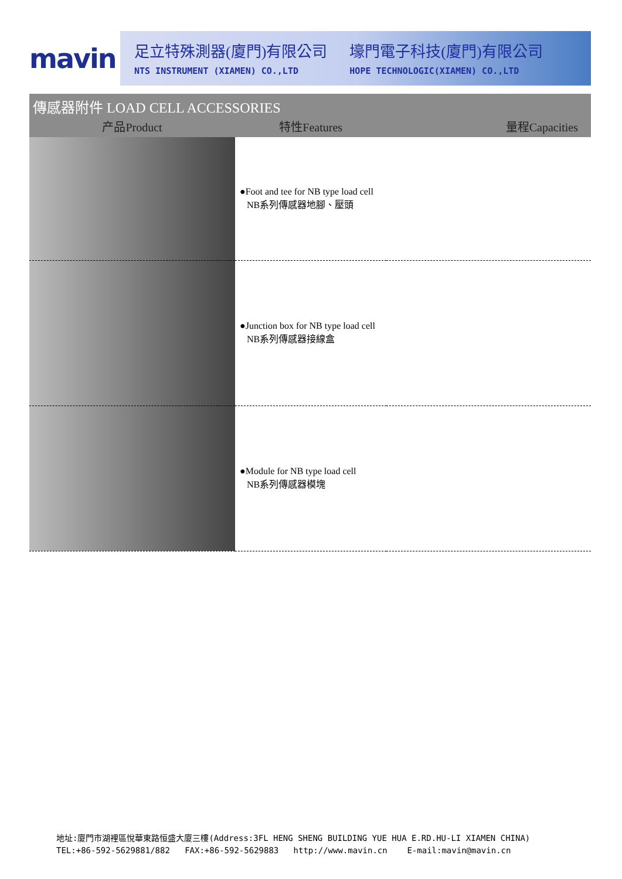mavin
足立特殊測器(廈門)有限公司
NTS INSTRUMENT (XIAMEN) CO.,LTD
壕門電子科技(廈門)有限公司
HOPE TECHNOLOGIC(XIAMEN) CO.,LTD
傳感器附件 LOAD CELL ACCESSORIES
| 产品Product | 特性Features | 量程Capacities |
| --- | --- | --- |
| | ●Foot and tee for NB type load cell NB系列傳感器地腳、壓頭 | |
| | ●Junction box for NB type load cell NB系列傳感器接線盒 | |
| | ●Module for NB type load cell NB系列傳感器模塊 | |
地址:廈門市湖裡區悅華東路恒盛大廈三樓(Address:3FL HENG SHENG BUILDING YUE HUA E.RD.HU-LI XIAMEN CHINA)
TEL:+86-592-5629881/882 FAX:+86-592-5629883 http://www.mavin.cn E-mail:mavin@mavin.cn